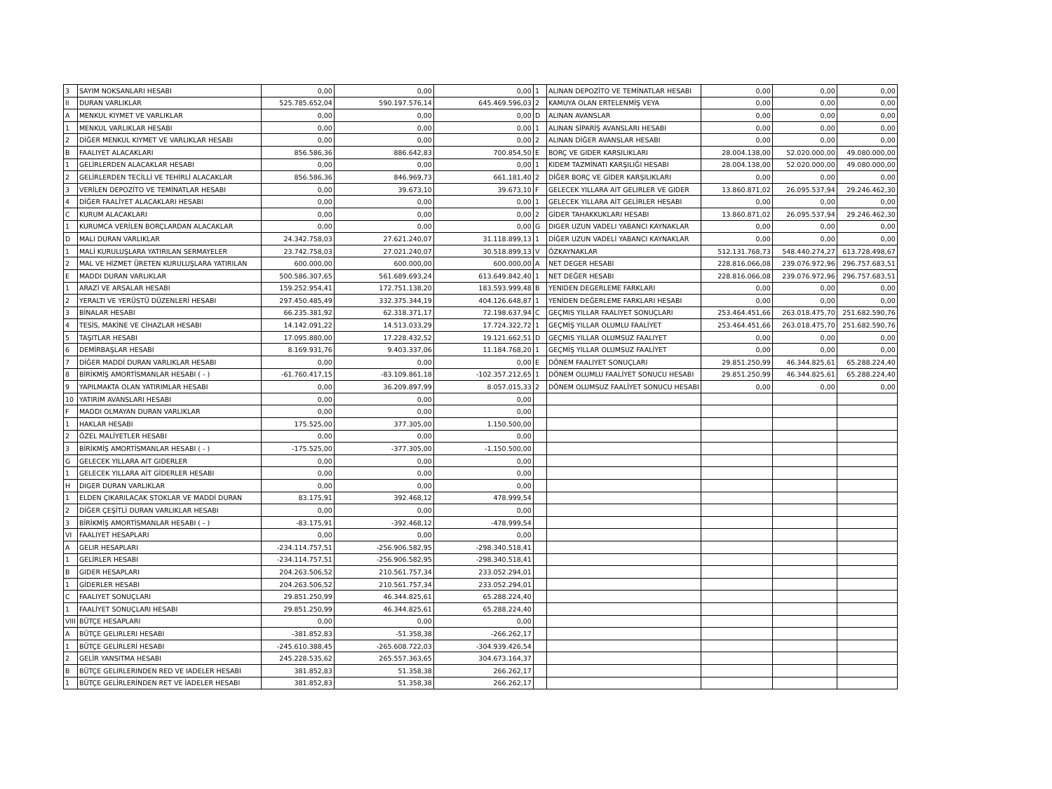| 3 | SAYIM NOKSANLARI HESABI | 0,00 | 0,00 | 0,00 | 1 | ALINAN DEPOZİTO VE TEMİNATLAR HESABI | 0,00 | 0,00 | 0,00 |
| II | DURAN VARLIKLAR | 525.785.652,04 | 590.197.576,14 | 645.469.596,03 | 2 | KAMUYA OLAN ERTELENMİŞ VEYA | 0,00 | 0,00 | 0,00 |
| A | MENKUL KIYMET VE VARLIKLAR | 0,00 | 0,00 | 0,00 | D | ALINAN AVANSLAR | 0,00 | 0,00 | 0,00 |
| 1 | MENKUL VARLIKLAR HESABI | 0,00 | 0,00 | 0,00 | 1 | ALINAN SİPARİŞ AVANSLARI HESABI | 0,00 | 0,00 | 0,00 |
| 2 | DİĞER MENKUL KIYMET VE VARLIKLAR HESABI | 0,00 | 0,00 | 0,00 | 2 | ALINAN DİĞER AVANSLAR HESABI | 0,00 | 0,00 | 0,00 |
| B | FAALIYET ALACAKLARI | 856.586,36 | 886.642,83 | 700.854,50 | E | BORÇ VE GIDER KARSILIKLARI | 28.004.138,00 | 52.020.000,00 | 49.080.000,00 |
| 1 | GELİRLERDEN ALACAKLAR HESABI | 0,00 | 0,00 | 0,00 | 1 | KIDEM TAZMİNATI KARŞILIĞI HESABI | 28.004.138,00 | 52.020.000,00 | 49.080.000,00 |
| 2 | GELİRLERDEN TECİLLİ VE TEHİRLİ ALACAKLAR | 856.586,36 | 846.969,73 | 661.181,40 | 2 | DİĞER BORÇ VE GİDER KARŞILIKLARI | 0,00 | 0,00 | 0,00 |
| 3 | VERİLEN DEPOZİTO VE TEMİNATLAR HESABI | 0,00 | 39.673,10 | 39.673,10 | F | GELECEK YILLARA AIT GELIRLER VE GIDER | 13.860.871,02 | 26.095.537,94 | 29.246.462,30 |
| 4 | DİĞER FAALİYET ALACAKLARI HESABI | 0,00 | 0,00 | 0,00 | 1 | GELECEK YILLARA AİT GELİRLER HESABI | 0,00 | 0,00 | 0,00 |
| C | KURUM ALACAKLARI | 0,00 | 0,00 | 0,00 | 2 | GİDER TAHAKKUKLARI HESABI | 13.860.871,02 | 26.095.537,94 | 29.246.462,30 |
| 1 | KURUMCA VERİLEN BORÇLARDAN ALACAKLAR | 0,00 | 0,00 | 0,00 | G | DIGER UZUN VADELI YABANCI KAYNAKLAR | 0,00 | 0,00 | 0,00 |
| D | MALI DURAN VARLIKLAR | 24.342.758,03 | 27.621.240,07 | 31.118.899,13 | 1 | DİĞER UZUN VADELİ YABANCI KAYNAKLAR | 0,00 | 0,00 | 0,00 |
| 1 | MALİ KURULUŞLARA YATIRILAN SERMAYELER | 23.742.758,03 | 27.021.240,07 | 30.518.899,13 | V | ÖZKAYNAKLAR | 512.131.768,73 | 548.440.274,27 | 613.728.498,67 |
| 2 | MAL VE HİZMET ÜRETEN KURULUŞLARA YATIRILAN | 600.000,00 | 600.000,00 | 600.000,00 | A | NET DEGER HESABI | 228.816.066,08 | 239.076.972,96 | 296.757.683,51 |
| E | MADDI DURAN VARLIKLAR | 500.586.307,65 | 561.689.693,24 | 613.649.842,40 | 1 | NET DEĞER HESABI | 228.816.066,08 | 239.076.972,96 | 296.757.683,51 |
| 1 | ARAZİ VE ARSALAR HESABI | 159.252.954,41 | 172.751.138,20 | 183.593.999,48 | B | YENIDEN DEGERLEME FARKLARI | 0,00 | 0,00 | 0,00 |
| 2 | YERALTI VE YERÜSTÜ DÜZENLERİ HESABI | 297.450.485,49 | 332.375.344,19 | 404.126.648,87 | 1 | YENİDEN DEĞERLEME FARKLARI HESABI | 0,00 | 0,00 | 0,00 |
| 3 | BİNALAR HESABI | 66.235.381,92 | 62.318.371,17 | 72.198.637,94 | C | GEÇMIS YILLAR FAALIYET SONUÇLARI | 253.464.451,66 | 263.018.475,70 | 251.682.590,76 |
| 4 | TESİS, MAKİNE VE CİHAZLAR HESABI | 14.142.091,22 | 14.513.033,29 | 17.724.322,72 | 1 | GEÇMİŞ YILLAR OLUMLU FAALİYET | 253.464.451,66 | 263.018.475,70 | 251.682.590,76 |
| 5 | TAŞITLAR HESABI | 17.095.880,00 | 17.228.432,52 | 19.121.662,51 | D | GEÇMIS YILLAR OLUMSUZ FAALIYET | 0,00 | 0,00 | 0,00 |
| 6 | DEMİRBAŞLAR HESABI | 8.169.931,76 | 9.403.337,06 | 11.184.768,20 | 1 | GEÇMİŞ YILLAR OLUMSUZ FAALİYET | 0,00 | 0,00 | 0,00 |
| 7 | DİĞER MADDİ DURAN VARLIKLAR HESABI | 0,00 | 0,00 | 0,00 | E | DÖNEM FAALIYET SONUÇLARI | 29.851.250,99 | 46.344.825,61 | 65.288.224,40 |
| 8 | BİRİKMİŞ AMORTİSMANLAR HESABI ( - ) | -61.760.417,15 | -83.109.861,18 | -102.357.212,65 | 1 | DÖNEM OLUMLU FAALİYET SONUCU HESABI | 29.851.250,99 | 46.344.825,61 | 65.288.224,40 |
| 9 | YAPILMAKTA OLAN YATIRIMLAR HESABI | 0,00 | 36.209.897,99 | 8.057.015,33 | 2 | DÖNEM OLUMSUZ FAALİYET SONUCU HESABI | 0,00 | 0,00 | 0,00 |
| 10 | YATIRIM AVANSLARI HESABI | 0,00 | 0,00 | 0,00 | | | | | |
| F | MADDI OLMAYAN DURAN VARLIKLAR | 0,00 | 0,00 | 0,00 | | | | | |
| 1 | HAKLAR HESABI | 175.525,00 | 377.305,00 | 1.150.500,00 | | | | | |
| 2 | ÖZEL MALİYETLER HESABI | 0,00 | 0,00 | 0,00 | | | | | |
| 3 | BİRİKMİŞ AMORTİSMANLAR HESABI ( - ) | -175.525,00 | -377.305,00 | -1.150.500,00 | | | | | |
| G | GELECEK YILLARA AIT GIDERLER | 0,00 | 0,00 | 0,00 | | | | | |
| 1 | GELECEK YILLARA AİT GİDERLER HESABI | 0,00 | 0,00 | 0,00 | | | | | |
| H | DIGER DURAN VARLIKLAR | 0,00 | 0,00 | 0,00 | | | | | |
| 1 | ELDEN ÇIKARILACAK STOKLAR VE MADDİ DURAN | 83.175,91 | 392.468,12 | 478.999,54 | | | | | |
| 2 | DİĞER ÇEŞİTLİ DURAN VARLIKLAR HESABI | 0,00 | 0,00 | 0,00 | | | | | |
| 3 | BİRİKMİŞ AMORTİSMANLAR HESABI ( - ) | -83.175,91 | -392.468,12 | -478.999,54 | | | | | |
| VI | FAALIYET HESAPLARI | 0,00 | 0,00 | 0,00 | | | | | |
| A | GELIR HESAPLARI | -234.114.757,51 | -256.906.582,95 | -298.340.518,41 | | | | | |
| 1 | GELİRLER HESABI | -234.114.757,51 | -256.906.582,95 | -298.340.518,41 | | | | | |
| B | GIDER HESAPLARI | 204.263.506,52 | 210.561.757,34 | 233.052.294,01 | | | | | |
| 1 | GİDERLER HESABI | 204.263.506,52 | 210.561.757,34 | 233.052.294,01 | | | | | |
| C | FAALIYET SONUÇLARI | 29.851.250,99 | 46.344.825,61 | 65.288.224,40 | | | | | |
| 1 | FAALİYET SONUÇLARI HESABI | 29.851.250,99 | 46.344.825,61 | 65.288.224,40 | | | | | |
| VIII | BÜTÇE HESAPLARI | 0,00 | 0,00 | 0,00 | | | | | |
| A | BÜTÇE GELIRLERI HESABI | -381.852,83 | -51.358,38 | -266.262,17 | | | | | |
| 1 | BÜTÇE GELİRLERİ HESABI | -245.610.388,45 | -265.608.722,03 | -304.939.426,54 | | | | | |
| 2 | GELİR YANSITMA HESABI | 245.228.535,62 | 265.557.363,65 | 304.673.164,37 | | | | | |
| B | BÜTÇE GELIRLERINDEN RED VE IADELER HESABI | 381.852,83 | 51.358,38 | 266.262,17 | | | | | |
| 1 | BÜTÇE GELİRLERİNDEN RET VE İADELER HESABI | 381.852,83 | 51.358,38 | 266.262,17 | | | | | |